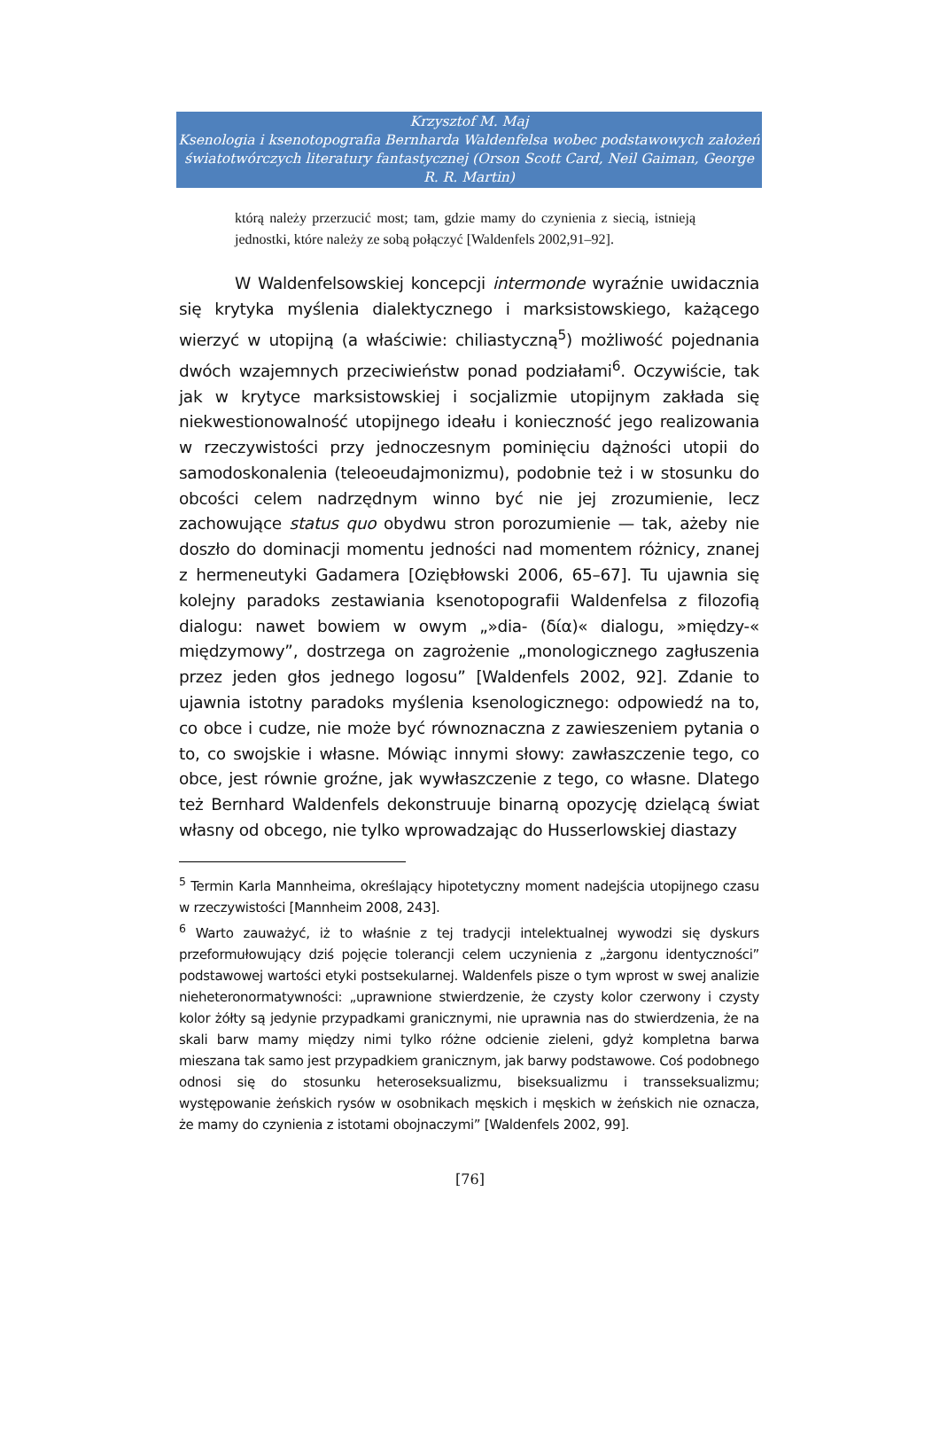Krzysztof M. Maj
Ksenologia i ksenotopografia Bernharda Waldenfelsa wobec podstawowych założeń światotwórczych literatury fantastycznej (Orson Scott Card, Neil Gaiman, George R. R. Martin)
którą należy przerzucić most; tam, gdzie mamy do czynienia z siecią, istnieją jednostki, które należy ze sobą połączyć [Waldenfels 2002,91–92].
W Waldenfelsowskiej koncepcji intermonde wyraźnie uwidacznia się krytyka myślenia dialektycznego i marksistowskiego, każącego wierzyć w utopijną (a właściwie: chiliastyczną<sup>5</sup>) możliwość pojednania dwóch wzajemnych przeciwieństw ponad podziałami<sup>6</sup>. Oczywiście, tak jak w krytyce marksistowskiej i socjalizmie utopijnym zakłada się niekwestionowalność utopijnego ideału i konieczność jego realizowania w rzeczywistości przy jednoczesnym pominięciu dążności utopii do samodoskonalenia (teleoeudajmonizmu), podobnie też i w stosunku do obcości celem nadrzędnym winno być nie jej zrozumienie, lecz zachowujące status quo obydwu stron porozumienie — tak, ażeby nie doszło do dominacji momentu jedności nad momentem różnicy, znanej z hermeneutyki Gadamera [Oziębłowski 2006, 65–67]. Tu ujawnia się kolejny paradoks zestawiania ksenotopografii Waldenfelsa z filozofią dialogu: nawet bowiem w owym „»dia- (δία)« dialogu, »między-« międzymowy”, dostrzega on zagrożenie „monologicznego zagłuszenia przez jeden głos jednego logosu” [Waldenfels 2002, 92]. Zdanie to ujawnia istotny paradoks myślenia ksenologicznego: odpowiedź na to, co obce i cudze, nie może być równoznaczna z zawieszeniem pytania o to, co swojskie i własne. Mówiąc innymi słowy: zawłaszczenie tego, co obce, jest równie groźne, jak wywłaszczenie z tego, co własne. Dlatego też Bernhard Waldenfels dekonstruuje binarną opozycję dzielącą świat własny od obcego, nie tylko wprowadzając do Husserlowskiej diastazy
<sup>5</sup> Termin Karla Mannheima, określający hipotetyczny moment nadejścia utopijnego czasu w rzeczywistości [Mannheim 2008, 243].
<sup>6</sup> Warto zauważyć, iż to właśnie z tej tradycji intelektualnej wywodzi się dyskurs przeformułowujący dziś pojęcie tolerancji celem uczynienia z „żargonu identyczności” podstawowej wartości etyki postsekularnej. Waldenfels pisze o tym wprost w swej analizie nieheteronormatywności: „uprawnione stwierdzenie, że czysty kolor czerwony i czysty kolor żółty są jedynie przypadkami granicznymi, nie uprawnia nas do stwierdzenia, że na skali barw mamy między nimi tylko różne odcienie zieleni, gdyż kompletna barwa mieszana tak samo jest przypadkiem granicznym, jak barwy podstawowe. Coś podobnego odnosi się do stosunku heteroseksualizmu, biseksualizmu i transseksualizmu; występowanie żeńskich rysów w osobnikach męskich i męskich w żeńskich nie oznacza, że mamy do czynienia z istotami obojnaczymi” [Waldenfels 2002, 99].
[76]